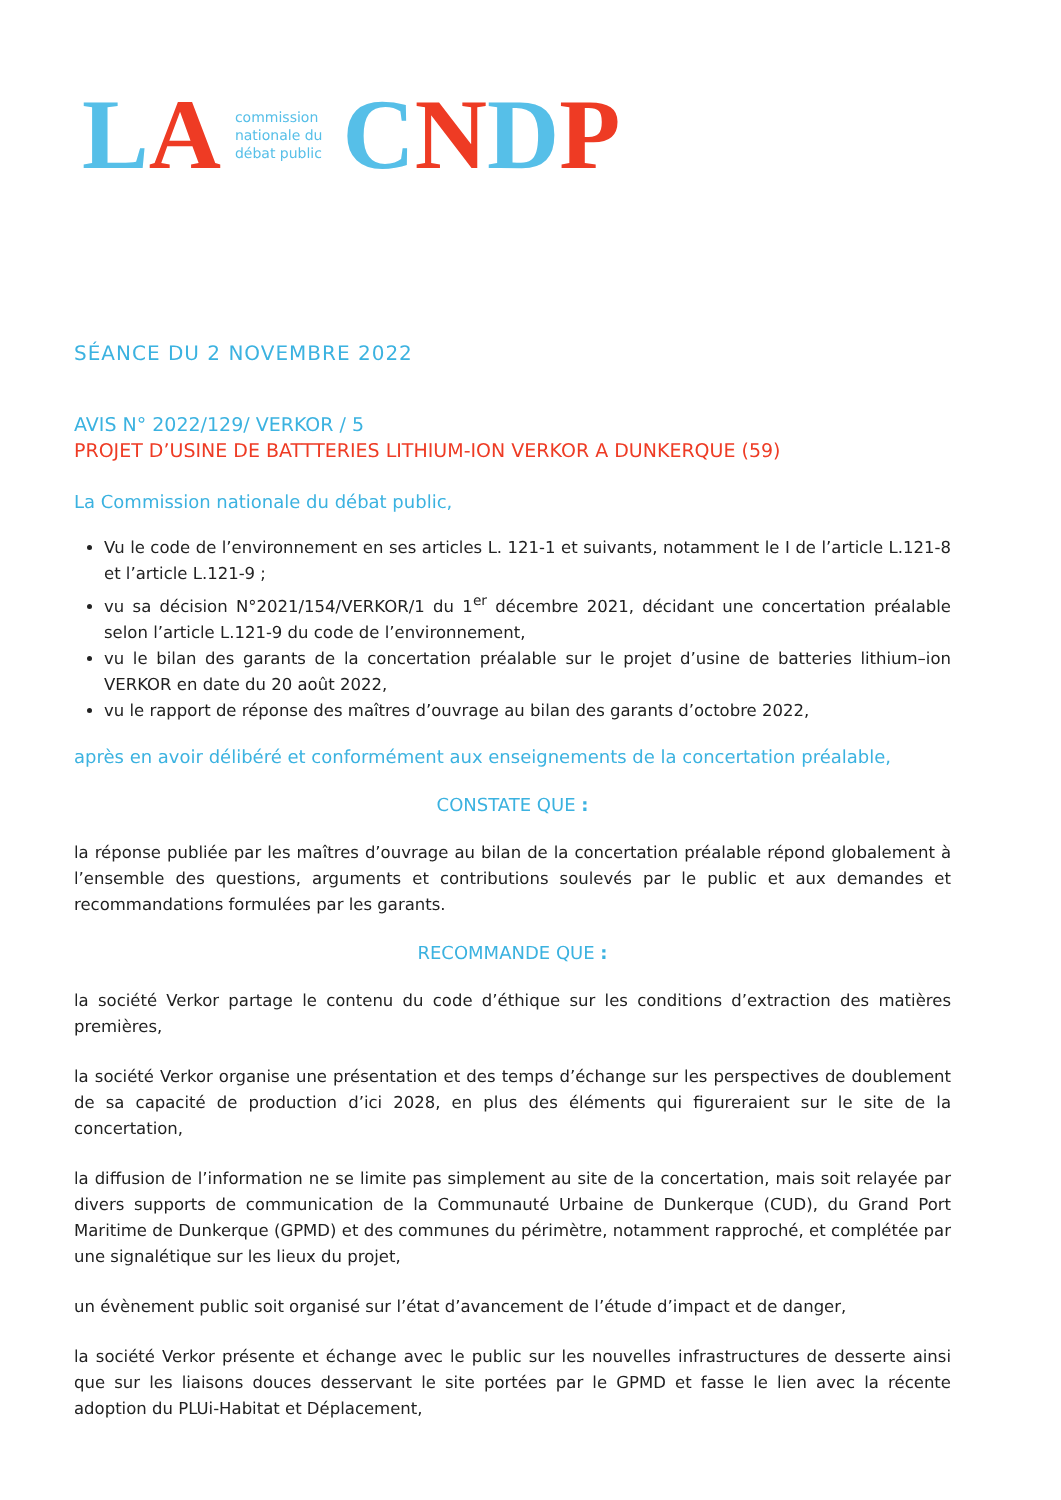LA
commission
nationale du
débat public
CNDP
SÉANCE DU 2 NOVEMBRE 2022
AVIS N° 2022/129/ VERKOR / 5
PROJET D’USINE DE BATTTERIES LITHIUM-ION VERKOR A DUNKERQUE (59)
La Commission nationale du débat public,
Vu le code de l’environnement en ses articles L. 121-1 et suivants, notamment le I de l’article L.121-8 et l’article L.121-9 ;
vu sa décision N°2021/154/VERKOR/1 du 1<sup>er</sup> décembre 2021, décidant une concertation préalable selon l’article L.121-9 du code de l’environnement,
vu le bilan des garants de la concertation préalable sur le projet d’usine de batteries lithium–ion VERKOR en date du 20 août 2022,
vu le rapport de réponse des maîtres d’ouvrage au bilan des garants d’octobre 2022,
après en avoir délibéré et conformément aux enseignements de la concertation préalable,
CONSTATE QUE :
la réponse publiée par les maîtres d’ouvrage au bilan de la concertation préalable répond globalement à l’ensemble des questions, arguments et contributions soulevés par le public et aux demandes et recommandations formulées par les garants.
RECOMMANDE QUE :
la société Verkor partage le contenu du code d’éthique sur les conditions d’extraction des matières premières,
la société Verkor organise une présentation et des temps d’échange sur les perspectives de doublement de sa capacité de production d’ici 2028, en plus des éléments qui figureraient sur le site de la concertation,
la diffusion de l’information ne se limite pas simplement au site de la concertation, mais soit relayée par divers supports de communication de la Communauté Urbaine de Dunkerque (CUD), du Grand Port Maritime de Dunkerque (GPMD) et des communes du périmètre, notamment rapproché, et complétée par une signalétique sur les lieux du projet,
un évènement public soit organisé sur l’état d’avancement de l’étude d’impact et de danger,
la société Verkor présente et échange avec le public sur les nouvelles infrastructures de desserte ainsi que sur les liaisons douces desservant le site portées par le GPMD et fasse le lien avec la récente adoption du PLUi-Habitat et Déplacement,